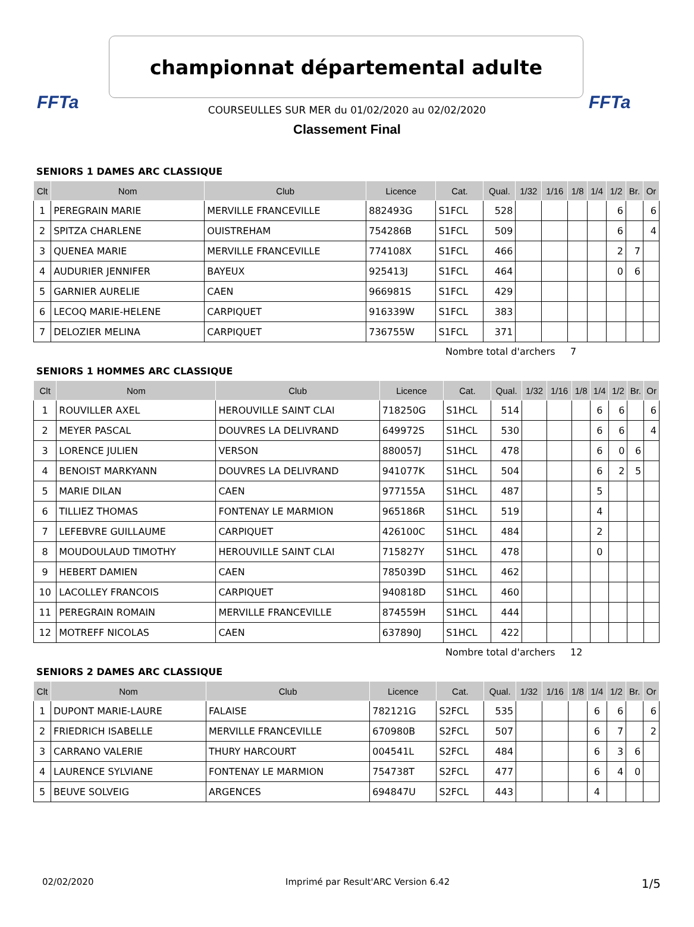FFTa FFTa
championnat départemental adulte
COURSEULLES SUR MER du 01/02/2020 au 02/02/2020
Classement Final
SENIORS 1 DAMES ARC CLASSIQUE
| Clt | Nom | Club | Licence | Cat. | Qual. | 1/32 | 1/16 | 1/8 | 1/4 | 1/2 | Br. | Or |
| --- | --- | --- | --- | --- | --- | --- | --- | --- | --- | --- | --- | --- |
| 1 | PEREGRAIN MARIE | MERVILLE FRANCEVILLE | 882493G | S1FCL | 528 | | | | | 6 | | 6 |
| 2 | SPITZA CHARLENE | OUISTREHAM | 754286B | S1FCL | 509 | | | | | 6 | | 4 |
| 3 | QUENEA MARIE | MERVILLE FRANCEVILLE | 774108X | S1FCL | 466 | | | | | 2 | 7 | |
| 4 | AUDURIER JENNIFER | BAYEUX | 925413J | S1FCL | 464 | | | | | 0 | 6 | |
| 5 | GARNIER AURELIE | CAEN | 966981S | S1FCL | 429 | | | | | | | |
| 6 | LECOQ MARIE-HELENE | CARPIQUET | 916339W | S1FCL | 383 | | | | | | | |
| 7 | DELOZIER MELINA | CARPIQUET | 736755W | S1FCL | 371 | | | | | | | |
Nombre total d'archers 7
SENIORS 1 HOMMES ARC CLASSIQUE
| Clt | Nom | Club | Licence | Cat. | Qual. | 1/32 | 1/16 | 1/8 | 1/4 | 1/2 | Br. | Or |
| --- | --- | --- | --- | --- | --- | --- | --- | --- | --- | --- | --- | --- |
| 1 | ROUVILLER AXEL | HEROUVILLE SAINT CLAI | 718250G | S1HCL | 514 | | | | 6 | 6 | | 6 |
| 2 | MEYER PASCAL | DOUVRES LA DELIVRAND | 649972S | S1HCL | 530 | | | | 6 | 6 | | 4 |
| 3 | LORENCE JULIEN | VERSON | 880057J | S1HCL | 478 | | | | 6 | 0 | 6 | |
| 4 | BENOIST MARKYANN | DOUVRES LA DELIVRAND | 941077K | S1HCL | 504 | | | | 6 | 2 | 5 | |
| 5 | MARIE DILAN | CAEN | 977155A | S1HCL | 487 | | | | 5 | | | |
| 6 | TILLIEZ THOMAS | FONTENAY LE MARMION | 965186R | S1HCL | 519 | | | | 4 | | | |
| 7 | LEFEBVRE GUILLAUME | CARPIQUET | 426100C | S1HCL | 484 | | | | 2 | | | |
| 8 | MOUDOULAUD TIMOTHY | HEROUVILLE SAINT CLAI | 715827Y | S1HCL | 478 | | | | 0 | | | |
| 9 | HEBERT DAMIEN | CAEN | 785039D | S1HCL | 462 | | | | | | | |
| 10 | LACOLLEY FRANCOIS | CARPIQUET | 940818D | S1HCL | 460 | | | | | | | |
| 11 | PEREGRAIN ROMAIN | MERVILLE FRANCEVILLE | 874559H | S1HCL | 444 | | | | | | | |
| 12 | MOTREFF NICOLAS | CAEN | 637890J | S1HCL | 422 | | | | | | | |
Nombre total d'archers 12
SENIORS 2 DAMES ARC CLASSIQUE
| Clt | Nom | Club | Licence | Cat. | Qual. | 1/32 | 1/16 | 1/8 | 1/4 | 1/2 | Br. | Or |
| --- | --- | --- | --- | --- | --- | --- | --- | --- | --- | --- | --- | --- |
| 1 | DUPONT MARIE-LAURE | FALAISE | 782121G | S2FCL | 535 | | | | 6 | 6 | | 6 |
| 2 | FRIEDRICH ISABELLE | MERVILLE FRANCEVILLE | 670980B | S2FCL | 507 | | | | 6 | 7 | | 2 |
| 3 | CARRANO VALERIE | THURY HARCOURT | 004541L | S2FCL | 484 | | | | 6 | 3 | 6 | |
| 4 | LAURENCE SYLVIANE | FONTENAY LE MARMION | 754738T | S2FCL | 477 | | | | 6 | 4 | 0 | |
| 5 | BEUVE SOLVEIG | ARGENCES | 694847U | S2FCL | 443 | | | | 4 | | | |
02/02/2020 Imprimé par Result'ARC Version 6.42 1/5